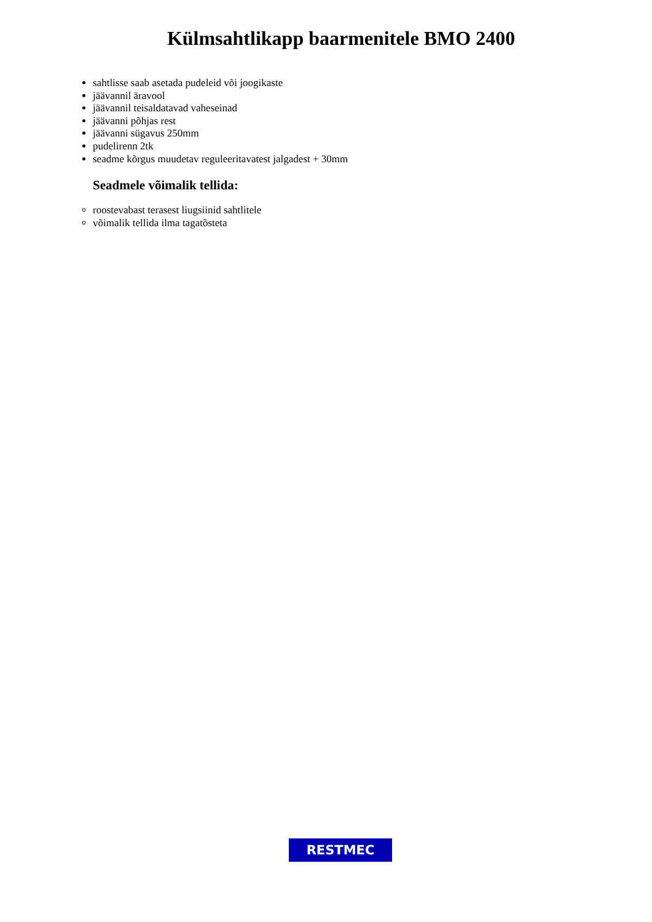Külmsahtlikapp baarmenitele BMO 2400
sahtlisse saab asetada pudeleid või joogikaste
jäävannil äravool
jäävannil teisaldatavad vaheseinad
jäävanni põhjas rest
jäävanni sügavus 250mm
pudelirenn 2tk
seadme kõrgus muudetav reguleeritavatest jalgadest + 30mm
Seadmele võimalik tellida:
roostevabast terasest liugsiinid sahtlitele
võimalik tellida ilma tagatõsteta
RESTMEC